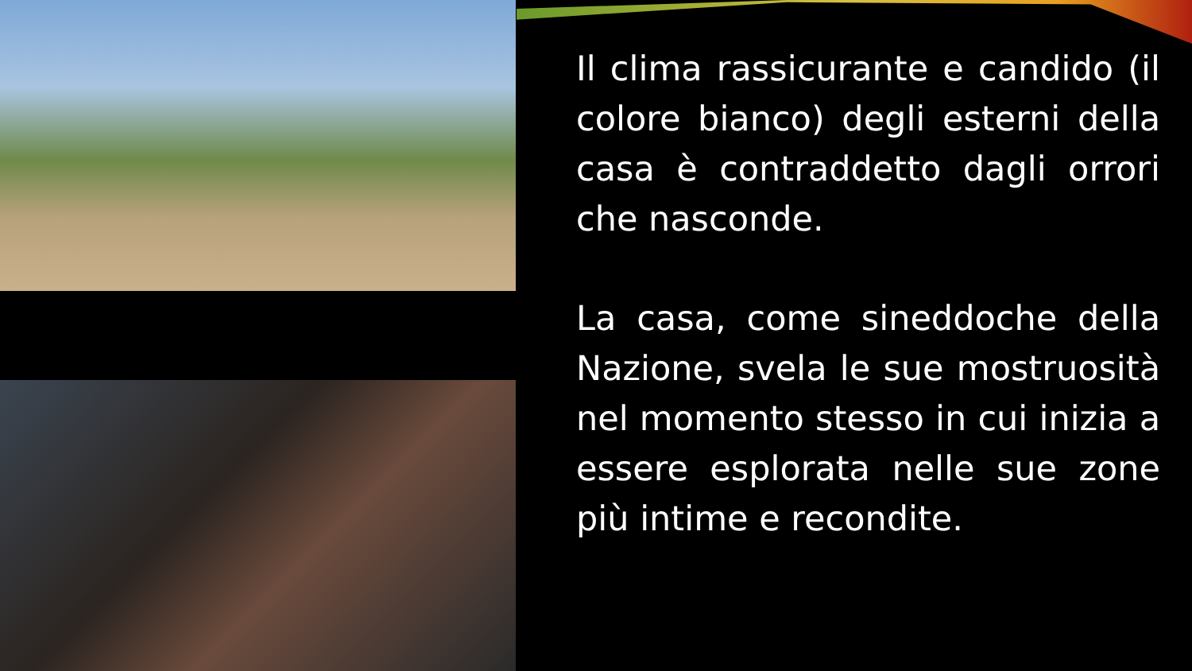Il clima rassicurante e candido (il colore bianco) degli esterni della casa è contraddetto dagli orrori che nasconde.
La casa, come sineddoche della Nazione, svela le sue mostruosità nel momento stesso in cui inizia a essere esplorata nelle sue zone più intime e recondite.